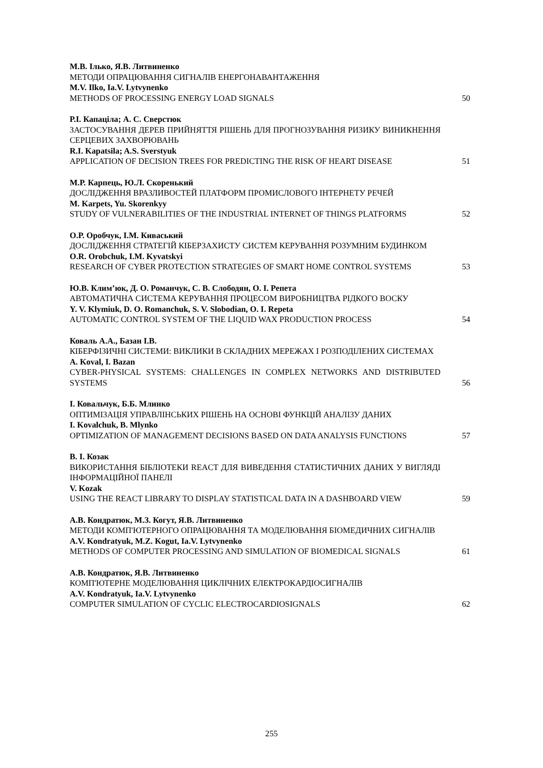М.В. Ілько, Я.В. Литвиненко
МЕТОДИ ОПРАЦЮВАННЯ СИГНАЛІВ ЕНЕРГОНАВАНТАЖЕННЯ
M.V. Ilko, Ia.V. Lytvynenko
METHODS OF PROCESSING ENERGY LOAD SIGNALS
50
Р.І. Капаціла; А. С. Сверстюк
ЗАСТОСУВАННЯ ДЕРЕВ ПРИЙНЯТТЯ РІШЕНЬ ДЛЯ ПРОГНОЗУВАННЯ РИЗИКУ ВИНИКНЕННЯ СЕРЦЕВИХ ЗАХВОРЮВАНЬ
R.I. Kapatsila; A.S. Sverstyuk
APPLICATION OF DECISION TREES FOR PREDICTING THE RISK OF HEART DISEASE
51
М.Р. Карпець, Ю.Л. Скоренький
ДОСЛІДЖЕННЯ ВРАЗЛИВОСТЕЙ ПЛАТФОРМ ПРОМИСЛОВОГО ІНТЕРНЕТУ РЕЧЕЙ
M. Karpets, Yu. Skorenkyy
STUDY OF VULNERABILITIES OF THE INDUSTRIAL INTERNET OF THINGS PLATFORMS
52
О.Р. Оробчук, І.М. Киваський
ДОСЛІДЖЕННЯ СТРАТЕГІЙ КІБЕРЗАХИСТУ СИСТЕМ КЕРУВАННЯ РОЗУМНИМ БУДИНКОМ
O.R. Orobchuk, I.M. Kyvatskyi
RESEARCH OF CYBER PROTECTION STRATEGIES OF SMART HOME CONTROL SYSTEMS
53
Ю.В. Клим’юк, Д. О. Романчук, С. В. Слободян, О. І. Репета
АВТОМАТИЧНА СИСТЕМА КЕРУВАННЯ ПРОЦЕСОМ ВИРОБНИЦТВА РІДКОГО ВОСКУ
Y. V. Klymiuk, D. O. Romanchuk, S. V. Slobodian, O. I. Repeta
AUTOMATIC CONTROL SYSTEM OF THE LIQUID WAX PRODUCTION PROCESS
54
Коваль А.А., Базан І.В.
КІБЕРФІЗИЧНІ СИСТЕМИ: ВИКЛИКИ В СКЛАДНИХ МЕРЕЖАХ І РОЗПОДІЛЕНИХ СИСТЕМАХ
A. Koval, I. Bazan
CYBER-PHYSICAL SYSTEMS: CHALLENGES IN COMPLEX NETWORKS AND DISTRIBUTED SYSTEMS
56
І. Ковальчук, Б.Б. Млинко
ОПТИМІЗАЦІЯ УПРАВЛІНСЬКИХ РІШЕНЬ НА ОСНОВІ ФУНКЦІЙ АНАЛІЗУ ДАНИХ
I. Kovalchuk, B. Mlynko
OPTIMIZATION OF MANAGEMENT DECISIONS BASED ON DATA ANALYSIS FUNCTIONS
57
В. І. Козак
ВИКОРИСТАННЯ БІБЛІОТЕКИ REACT ДЛЯ ВИВЕДЕННЯ СТАТИСТИЧНИХ ДАНИХ У ВИГЛЯДІ ІНФОРМАЦІЙНОЇ ПАНЕЛІ
V. Kozak
USING THE REACT LIBRARY TO DISPLAY STATISTICAL DATA IN A DASHBOARD VIEW
59
А.В. Кондратюк, М.З. Когут, Я.В. Литвиненко
МЕТОДИ КОМП'ЮТЕРНОГО ОПРАЦЮВАННЯ ТА МОДЕЛЮВАННЯ БІОМЕДИЧНИХ СИГНАЛІВ
A.V. Kondratyuk, M.Z. Kogut, Ia.V. Lytvynenko
METHODS OF COMPUTER PROCESSING AND SIMULATION OF BIOMEDICAL SIGNALS
61
А.В. Кондратюк, Я.В. Литвиненко
КОМП'ЮТЕРНЕ МОДЕЛЮВАННЯ ЦИКЛІЧНИХ ЕЛЕКТРОКАРДІОСИГНАЛІВ
A.V. Kondratyuk, Ia.V. Lytvynenko
COMPUTER SIMULATION OF CYCLIC ELECTROCARDIOSIGNALS
62
255